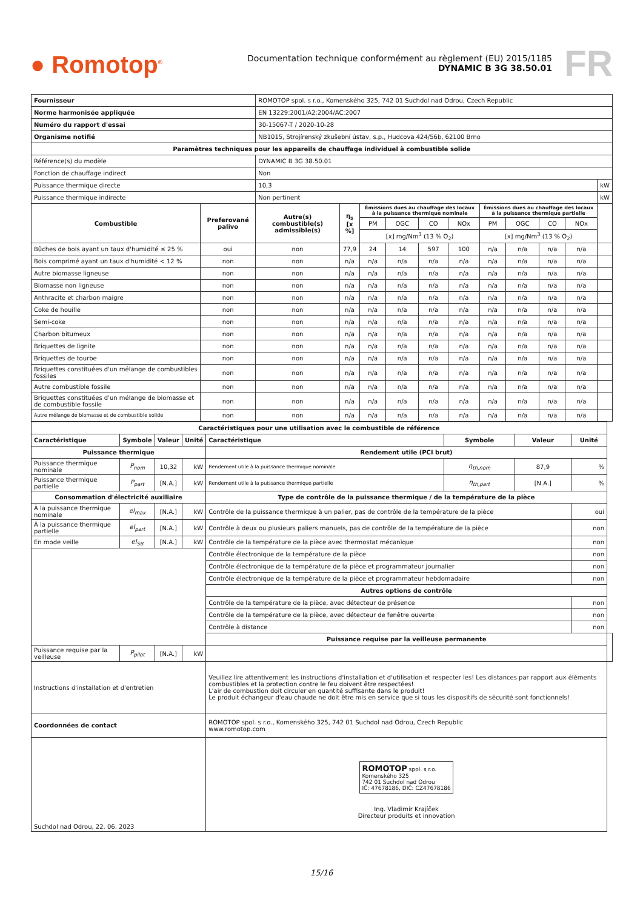● Romotop<sup>®</sup>
Documentation technique conformément au règlement (EU) 2015/1185
DYNAMIC B 3G 38.50.01
FR
| Fournisseur | | ROMOTOP spol. s r.o., Komenského 325, 742 01 Suchdol nad Odrou, Czech Republic | | | | | | | | | | | |
| Norme harmonisée appliquée | | EN 13229:2001/A2:2004/AC:2007 | | | | | | | | | | | |
| Numéro du rapport d'essai | | 30-15067-T / 2020-10-28 | | | | | | | | | | | |
| Organisme notifié | | NB1015, Strojírenský zkušební ústav, s.p., Hudcova 424/56b, 62100 Brno | | | | | | | | | | | |
| Paramètres techniques pour les appareils de chauffage individuel à combustible solide | | | | | | | | | | | | | |
| Référence(s) du modèle | | DYNAMIC B 3G 38.50.01 | | | | | | | | | | | |
| Fonction de chauffage indirect | | Non | | | | | | | | | | | |
| Puissance thermique directe | | 10,3 | | | | | | | | | | | kW |
| Puissance thermique indirecte | | Non pertinent | | | | | | | | | | | kW |
| Combustible | Preferované palivo | Autre(s) combustible(s) admissible(s) | η<sub>s</sub> [x %] | Émissions dues au chauffage des locaux à la puissance thermique nominale | | | | Émissions dues au chauffage des locaux à la puissance thermique partielle | | | | | |
| | | | | PM | OGC | CO | NOx | PM | OGC | CO | NOx | | |
| | | | | [x] mg/Nm<sup>3</sup> (13 % O<sub>2</sub>) | | | | [x] mg/Nm<sup>3</sup> (13 % O<sub>2</sub>) | | | | | |
| Bûches de bois ayant un taux d'humidité ≤ 25 % | oui | non | 77,9 | 24 | 14 | 597 | 100 | n/a | n/a | n/a | n/a | | |
| Bois comprimé ayant un taux d'humidité < 12 % | non | non | n/a | n/a | n/a | n/a | n/a | n/a | n/a | n/a | n/a | | |
| Autre biomasse ligneuse | non | non | n/a | n/a | n/a | n/a | n/a | n/a | n/a | n/a | n/a | | |
| Biomasse non ligneuse | non | non | n/a | n/a | n/a | n/a | n/a | n/a | n/a | n/a | n/a | | |
| Anthracite et charbon maigre | non | non | n/a | n/a | n/a | n/a | n/a | n/a | n/a | n/a | n/a | | |
| Coke de houille | non | non | n/a | n/a | n/a | n/a | n/a | n/a | n/a | n/a | n/a | | |
| Semi-coke | non | non | n/a | n/a | n/a | n/a | n/a | n/a | n/a | n/a | n/a | | |
| Charbon bitumeux | non | non | n/a | n/a | n/a | n/a | n/a | n/a | n/a | n/a | n/a | | |
| Briquettes de lignite | non | non | n/a | n/a | n/a | n/a | n/a | n/a | n/a | n/a | n/a | | |
| Briquettes de tourbe | non | non | n/a | n/a | n/a | n/a | n/a | n/a | n/a | n/a | n/a | | |
| Briquettes constituées d'un mélange de combustibles fossiles | non | non | n/a | n/a | n/a | n/a | n/a | n/a | n/a | n/a | n/a | | |
| Autre combustible fossile | non | non | n/a | n/a | n/a | n/a | n/a | n/a | n/a | n/a | n/a | | |
| Briquettes constituées d'un mélange de biomasse et de combustible fossile | non | non | n/a | n/a | n/a | n/a | n/a | n/a | n/a | n/a | n/a | | |
| Autre mélange de biomasse et de combustible solide | non | non | n/a | n/a | n/a | n/a | n/a | n/a | n/a | n/a | n/a | | |
| Caractéristiques pour une utilisation avec le combustible de référence | | | | | | | | |
| --- | --- | --- | --- | --- | --- | --- | --- | --- |
| Caractéristique | Symbole | Valeur | Unité | Caractéristique | Symbole | Valeur | Unité | |
| Puissance thermique | | | | Rendement utile (PCI brut) | | | | |
| Puissance thermique nominale | P<sub>nom</sub> | 10,32 | kW | Rendement utile à la puissance thermique nominale | η<sub>th,nom</sub> | 87,9 | % | |
| Puissance thermique partielle | P<sub>part</sub> | [N.A.] | kW | Rendement utile à la puissance thermique partielle | η<sub>th,part</sub> | [N.A.] | % | |
| Consommation d'électricité auxiliaire | | | | Type de contrôle de la puissance thermique / de la température de la pièce | | | | |
| À la puissance thermique nominale | el<sub>max</sub> | [N.A.] | kW | Contrôle de la puissance thermique à un palier, pas de contrôle de la température de la pièce | | | oui | |
| À la puissance thermique partielle | el<sub>part</sub> | [N.A.] | kW | Contrôle à deux ou plusieurs paliers manuels, pas de contrôle de la température de la pièce | | | non | |
| En mode veille | el<sub>SB</sub> | [N.A.] | kW | Contrôle de la température de la pièce avec thermostat mécanique | | | non | |
| | | | | Contrôle électronique de la température de la pièce | | | non | |
| | | | | Contrôle électronique de la température de la pièce et programmateur journalier | | | non | |
| | | | | Contrôle électronique de la température de la pièce et programmateur hebdomadaire | | | non | |
| | | | | Autres options de contrôle | | | | |
| | | | | Contrôle de la température de la pièce, avec détecteur de présence | | | non | |
| | | | | Contrôle de la température de la pièce, avec détecteur de fenêtre ouverte | | | non | |
| | | | | Contrôle à distance | | | non | |
| | | | | Puissance requise par la veilleuse permanente | | | | |
| Puissance requise par la veilleuse | P<sub>pilot</sub> | [N.A.] | kW | | | | | |
| Instructions d'installation et d'entretien | | | | Veuillez lire attentivement les instructions d'installation et d'utilisation et respecter les! Les distances par rapport aux éléments combustibles et la protection contre le feu doivent être respectées! L'air de combustion doit circuler en quantité suffisante dans le produit! Le produit échangeur d'eau chaude ne doit être mis en service que si tous les dispositifs de sécurité sont fonctionnels! | | | | |
| Coordonnées de contact | | | | ROMOTOP spol. s r.o., Komenského 325, 742 01 Suchdol nad Odrou, Czech Republic www.romotop.com | | | | |
| Suchdol nad Odrou, 22. 06. 2023 | | | | ROMOTOP spol. s r.o. Komenského 325 742 01 Suchdol nad Odrou IČ: 47678186, DIČ: CZ47678186 Ing. Vladimír Krajíček Directeur produits et innovation | | | | |
15/16